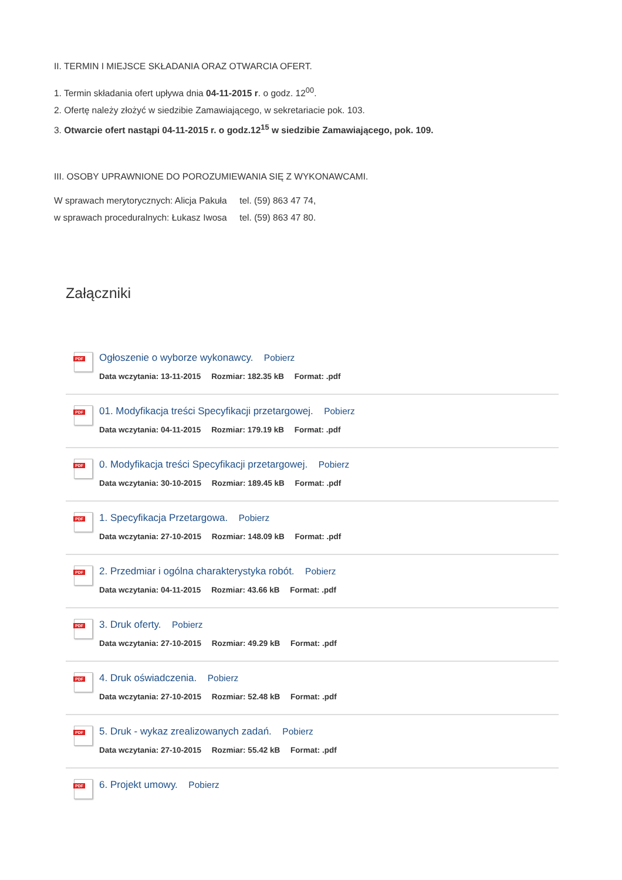II. TERMIN I MIEJSCE SKŁADANIA ORAZ OTWARCIA OFERT.
1. Termin składania ofert upływa dnia 04-11-2015 r. o godz. 12<sup>00</sup>.
2. Ofertę należy złożyć w siedzibie Zamawiającego, w sekretariacie pok. 103.
3. Otwarcie ofert nastąpi 04-11-2015 r. o godz.12<sup>15</sup> w siedzibie Zamawiającego, pok. 109.
III. OSOBY UPRAWNIONE DO POROZUMIEWANIA SIĘ Z WYKONAWCAMI.
W sprawach merytorycznych: Alicja Pakuła tel. (59) 863 47 74,
w sprawach proceduralnych: Łukasz Iwosa tel. (59) 863 47 80.
Załączniki
PDF
Ogłoszenie o wyborze wykonawcy. Pobierz
Data wczytania: 13-11-2015 Rozmiar: 182.35 kB Format: .pdf
PDF
01. Modyfikacja treści Specyfikacji przetargowej. Pobierz
Data wczytania: 04-11-2015 Rozmiar: 179.19 kB Format: .pdf
PDF
0. Modyfikacja treści Specyfikacji przetargowej. Pobierz
Data wczytania: 30-10-2015 Rozmiar: 189.45 kB Format: .pdf
PDF
1. Specyfikacja Przetargowa. Pobierz
Data wczytania: 27-10-2015 Rozmiar: 148.09 kB Format: .pdf
PDF
2. Przedmiar i ogólna charakterystyka robót. Pobierz
Data wczytania: 04-11-2015 Rozmiar: 43.66 kB Format: .pdf
PDF
3. Druk oferty. Pobierz
Data wczytania: 27-10-2015 Rozmiar: 49.29 kB Format: .pdf
PDF
4. Druk oświadczenia. Pobierz
Data wczytania: 27-10-2015 Rozmiar: 52.48 kB Format: .pdf
PDF
5. Druk - wykaz zrealizowanych zadań. Pobierz
Data wczytania: 27-10-2015 Rozmiar: 55.42 kB Format: .pdf
PDF
6. Projekt umowy. Pobierz